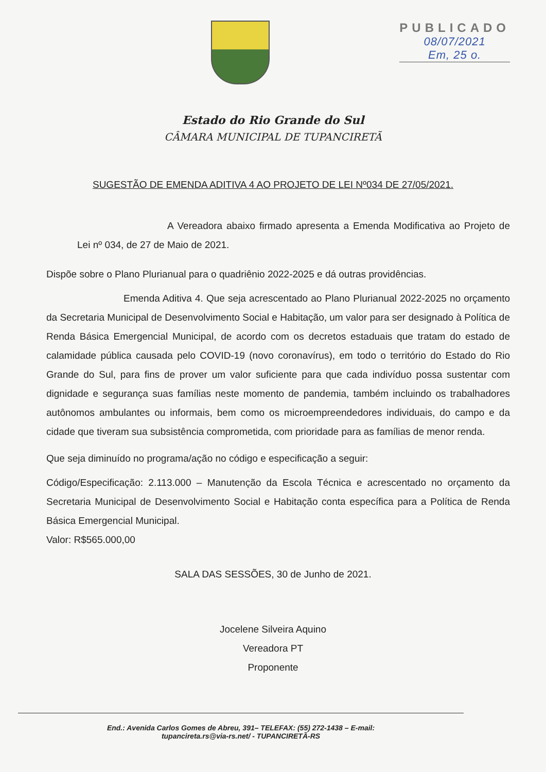PUBLICADO
08/07/2021
Em, 25 o.
Estado do Rio Grande do Sul
CÂMARA MUNICIPAL DE TUPANCIRETÃ
SUGESTÃO DE EMENDA ADITIVA 4 AO PROJETO DE LEI Nº034 DE 27/05/2021.
A Vereadora abaixo firmado apresenta a Emenda Modificativa ao Projeto de Lei nº 034, de 27 de Maio de 2021.
Dispõe sobre o Plano Plurianual para o quadriênio 2022-2025 e dá outras providências.
Emenda Aditiva 4. Que seja acrescentado ao Plano Plurianual 2022-2025 no orçamento da Secretaria Municipal de Desenvolvimento Social e Habitação, um valor para ser designado à Política de Renda Básica Emergencial Municipal, de acordo com os decretos estaduais que tratam do estado de calamidade pública causada pelo COVID-19 (novo coronavírus), em todo o território do Estado do Rio Grande do Sul, para fins de prover um valor suficiente para que cada indivíduo possa sustentar com dignidade e segurança suas famílias neste momento de pandemia, também incluindo os trabalhadores autônomos ambulantes ou informais, bem como os microempreendedores individuais, do campo e da cidade que tiveram sua subsistência comprometida, com prioridade para as famílias de menor renda.
Que seja diminuído no programa/ação no código e especificação a seguir:
Código/Especificação: 2.113.000 – Manutenção da Escola Técnica e acrescentado no orçamento da Secretaria Municipal de Desenvolvimento Social e Habitação conta específica para a Política de Renda Básica Emergencial Municipal.
Valor: R$565.000,00
SALA DAS SESSÕES, 30 de Junho de 2021.
Jocelene Silveira Aquino
Vereadora PT
Proponente
End.: Avenida Carlos Gomes de Abreu, 391– TELEFAX: (55) 272-1438 – E-mail:
tupancireta.rs@via-rs.net/ - TUPANCIRETÃ-RS